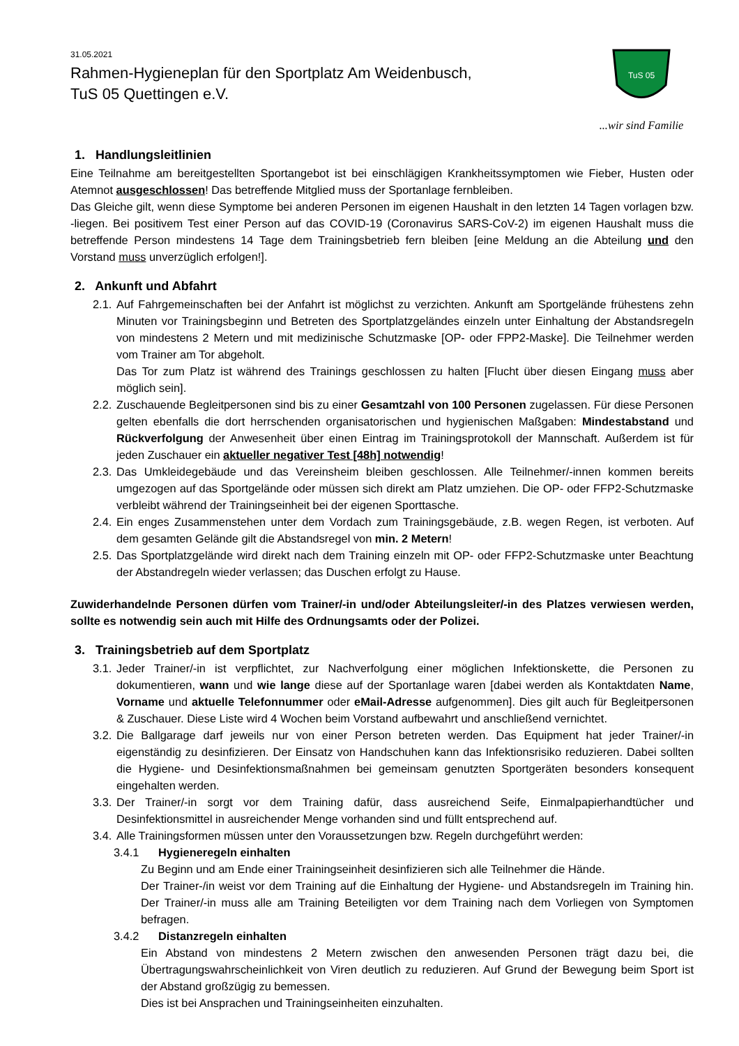31.05.2021
Rahmen-Hygieneplan für den Sportplatz Am Weidenbusch,
TuS 05 Quettingen e.V.
TuS 05
...wir sind Familie
1. Handlungsleitlinien
Eine Teilnahme am bereitgestellten Sportangebot ist bei einschlägigen Krankheitssymptomen wie Fieber, Husten oder Atemnot ausgeschlossen! Das betreffende Mitglied muss der Sportanlage fernbleiben.
Das Gleiche gilt, wenn diese Symptome bei anderen Personen im eigenen Haushalt in den letzten 14 Tagen vorlagen bzw. -liegen. Bei positivem Test einer Person auf das COVID-19 (Coronavirus SARS-CoV-2) im eigenen Haushalt muss die betreffende Person mindestens 14 Tage dem Trainingsbetrieb fern bleiben [eine Meldung an die Abteilung und den Vorstand muss unverzüglich erfolgen!].
2. Ankunft und Abfahrt
2.1. Auf Fahrgemeinschaften bei der Anfahrt ist möglichst zu verzichten. Ankunft am Sportgelände frühestens zehn Minuten vor Trainingsbeginn und Betreten des Sportplatzgeländes einzeln unter Einhaltung der Abstandsregeln von mindestens 2 Metern und mit medizinische Schutzmaske [OP- oder FPP2-Maske]. Die Teilnehmer werden vom Trainer am Tor abgeholt.
Das Tor zum Platz ist während des Trainings geschlossen zu halten [Flucht über diesen Eingang muss aber möglich sein].
2.2. Zuschauende Begleitpersonen sind bis zu einer Gesamtzahl von 100 Personen zugelassen. Für diese Personen gelten ebenfalls die dort herrschenden organisatorischen und hygienischen Maßgaben: Mindestabstand und Rückverfolgung der Anwesenheit über einen Eintrag im Trainingsprotokoll der Mannschaft. Außerdem ist für jeden Zuschauer ein aktueller negativer Test [48h] notwendig!
2.3. Das Umkleidegebäude und das Vereinsheim bleiben geschlossen. Alle Teilnehmer/-innen kommen bereits umgezogen auf das Sportgelände oder müssen sich direkt am Platz umziehen. Die OP- oder FFP2-Schutzmaske verbleibt während der Trainingseinheit bei der eigenen Sporttasche.
2.4. Ein enges Zusammenstehen unter dem Vordach zum Trainingsgebäude, z.B. wegen Regen, ist verboten. Auf dem gesamten Gelände gilt die Abstandsregel von min. 2 Metern!
2.5. Das Sportplatzgelände wird direkt nach dem Training einzeln mit OP- oder FFP2-Schutzmaske unter Beachtung der Abstandregeln wieder verlassen; das Duschen erfolgt zu Hause.
Zuwiderhandelnde Personen dürfen vom Trainer/-in und/oder Abteilungsleiter/-in des Platzes verwiesen werden, sollte es notwendig sein auch mit Hilfe des Ordnungsamts oder der Polizei.
3. Trainingsbetrieb auf dem Sportplatz
3.1. Jeder Trainer/-in ist verpflichtet, zur Nachverfolgung einer möglichen Infektionskette, die Personen zu dokumentieren, wann und wie lange diese auf der Sportanlage waren [dabei werden als Kontaktdaten Name, Vorname und aktuelle Telefonnummer oder eMail-Adresse aufgenommen]. Dies gilt auch für Begleitpersonen & Zuschauer. Diese Liste wird 4 Wochen beim Vorstand aufbewahrt und anschließend vernichtet.
3.2. Die Ballgarage darf jeweils nur von einer Person betreten werden. Das Equipment hat jeder Trainer/-in eigenständig zu desinfizieren. Der Einsatz von Handschuhen kann das Infektionsrisiko reduzieren. Dabei sollten die Hygiene- und Desinfektionsmaßnahmen bei gemeinsam genutzten Sportgeräten besonders konsequent eingehalten werden.
3.3. Der Trainer/-in sorgt vor dem Training dafür, dass ausreichend Seife, Einmalpapierhandtücher und Desinfektionsmittel in ausreichender Menge vorhanden sind und füllt entsprechend auf.
3.4. Alle Trainingsformen müssen unter den Voraussetzungen bzw. Regeln durchgeführt werden:
3.4.1 Hygieneregeln einhalten
Zu Beginn und am Ende einer Trainingseinheit desinfizieren sich alle Teilnehmer die Hände.
Der Trainer-/in weist vor dem Training auf die Einhaltung der Hygiene- und Abstandsregeln im Training hin. Der Trainer/-in muss alle am Training Beteiligten vor dem Training nach dem Vorliegen von Symptomen befragen.
3.4.2 Distanzregeln einhalten
Ein Abstand von mindestens 2 Metern zwischen den anwesenden Personen trägt dazu bei, die Übertragungswahrscheinlichkeit von Viren deutlich zu reduzieren. Auf Grund der Bewegung beim Sport ist der Abstand großzügig zu bemessen.
Dies ist bei Ansprachen und Trainingseinheiten einzuhalten.